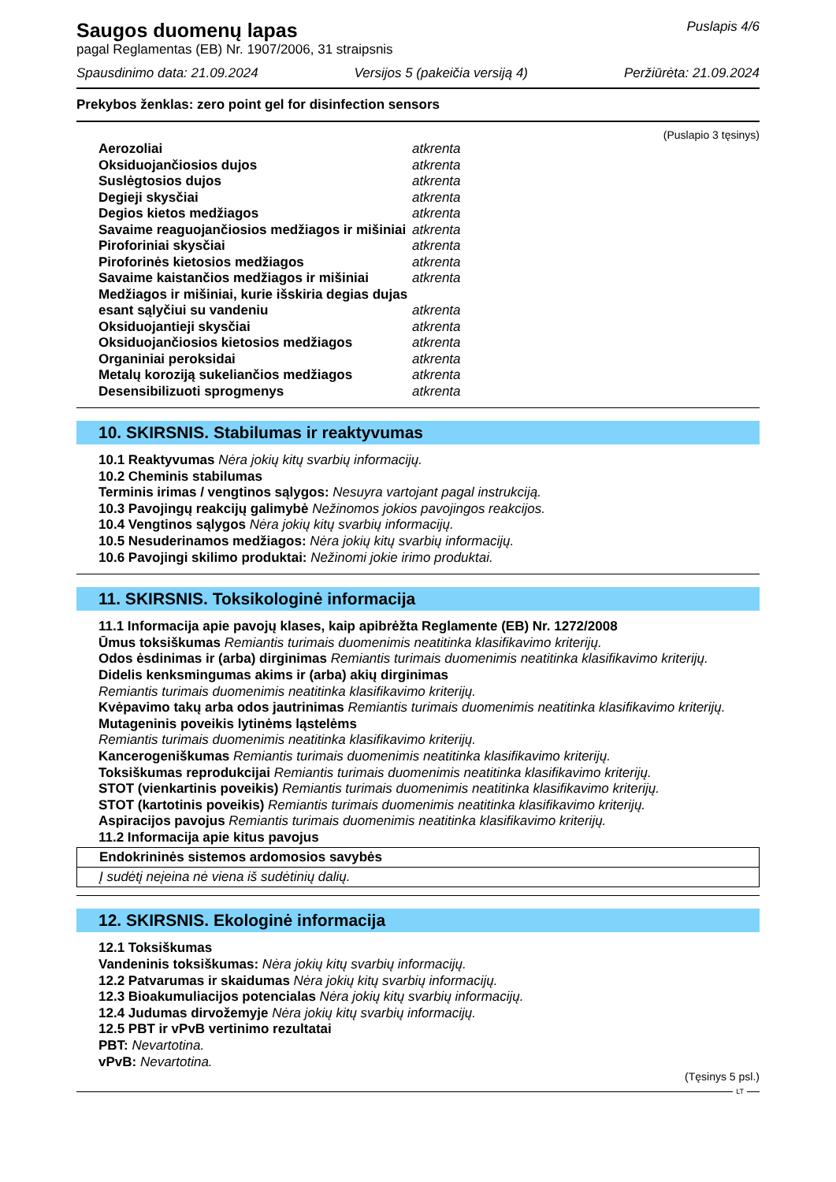Saugos duomenų lapas
pagal Reglamentas (EB) Nr. 1907/2006, 31 straipsnis
Puslapis 4/6
Spausdinimo data: 21.09.2024 Versijos 5 (pakeičia versiją 4) Peržiūrėta: 21.09.2024
Prekybos ženklas: zero point gel for disinfection sensors
(Puslapio 3 tęsinys)
| Aerozoliai | atkrenta |
| Oksiduojančiosios dujos | atkrenta |
| Suslėgtosios dujos | atkrenta |
| Degieji skysčiai | atkrenta |
| Degios kietos medžiagos | atkrenta |
| Savaime reaguojančiosios medžiagos ir mišiniai | atkrenta |
| Piroforiniai skysčiai | atkrenta |
| Piroforinės kietosios medžiagos | atkrenta |
| Savaime kaistančios medžiagos ir mišiniai | atkrenta |
| Medžiagos ir mišiniai, kurie išskiria degias dujas esant sąlyčiui su vandeniu | atkrenta |
| Oksiduojantieji skysčiai | atkrenta |
| Oksiduojančiosios kietosios medžiagos | atkrenta |
| Organiniai peroksidai | atkrenta |
| Metalų koroziją sukeliančios medžiagos | atkrenta |
| Desensibilizuoti sprogmenys | atkrenta |
10. SKIRSNIS. Stabilumas ir reaktyvumas
10.1 Reaktyvumas Nėra jokių kitų svarbių informacijų.
10.2 Cheminis stabilumas
Terminis irimas / vengtinos sąlygos: Nesuyra vartojant pagal instrukciją.
10.3 Pavojingų reakcijų galimybė Nežinomos jokios pavojingos reakcijos.
10.4 Vengtinos sąlygos Nėra jokių kitų svarbių informacijų.
10.5 Nesuderinamos medžiagos: Nėra jokių kitų svarbių informacijų.
10.6 Pavojingi skilimo produktai: Nežinomi jokie irimo produktai.
11. SKIRSNIS. Toksikologinė informacija
11.1 Informacija apie pavojų klases, kaip apibrėžta Reglamente (EB) Nr. 1272/2008
Ūmus toksiškumas Remiantis turimais duomenimis neatitinka klasifikavimo kriterijų.
Odos ėsdinimas ir (arba) dirginimas Remiantis turimais duomenimis neatitinka klasifikavimo kriterijų.
Didelis kenksmingumas akims ir (arba) akių dirginimas
Remiantis turimais duomenimis neatitinka klasifikavimo kriterijų.
Kvėpavimo takų arba odos jautrinimas Remiantis turimais duomenimis neatitinka klasifikavimo kriterijų.
Mutageninis poveikis lytinėms ląstelėms
Remiantis turimais duomenimis neatitinka klasifikavimo kriterijų.
Kancerogeniškumas Remiantis turimais duomenimis neatitinka klasifikavimo kriterijų.
Toksiškumas reprodukcijai Remiantis turimais duomenimis neatitinka klasifikavimo kriterijų.
STOT (vienkartinis poveikis) Remiantis turimais duomenimis neatitinka klasifikavimo kriterijų.
STOT (kartotinis poveikis) Remiantis turimais duomenimis neatitinka klasifikavimo kriterijų.
Aspiracijos pavojus Remiantis turimais duomenimis neatitinka klasifikavimo kriterijų.
11.2 Informacija apie kitus pavojus
| Endokrininės sistemos ardomosios savybės |
| Į sudėtį neįeina nė viena iš sudėtinių dalių. |
12. SKIRSNIS. Ekologinė informacija
12.1 Toksiškumas
Vandeninis toksiškumas: Nėra jokių kitų svarbių informacijų.
12.2 Patvarumas ir skaidumas Nėra jokių kitų svarbių informacijų.
12.3 Bioakumuliacijos potencialas Nėra jokių kitų svarbių informacijų.
12.4 Judumas dirvožemyje Nėra jokių kitų svarbių informacijų.
12.5 PBT ir vPvB vertinimo rezultatai
PBT: Nevartotina.
vPvB: Nevartotina.
(Tęsinys 5 psl.)
LT